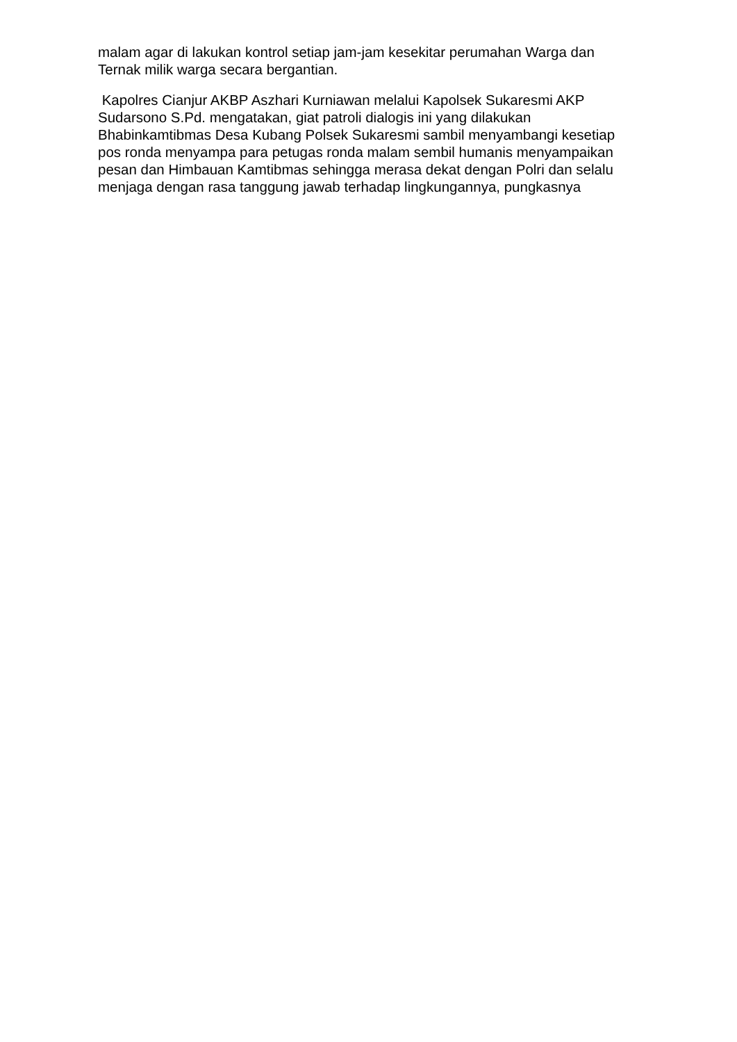malam agar di lakukan kontrol setiap jam-jam kesekitar perumahan Warga dan Ternak milik warga secara bergantian.
Kapolres Cianjur AKBP Aszhari Kurniawan melalui Kapolsek Sukaresmi AKP Sudarsono S.Pd. mengatakan, giat patroli dialogis ini yang dilakukan Bhabinkamtibmas Desa Kubang Polsek Sukaresmi sambil menyambangi kesetiap pos ronda menyampa para petugas ronda malam sembil humanis menyampaikan pesan dan Himbauan Kamtibmas sehingga merasa dekat dengan Polri dan selalu menjaga dengan rasa tanggung jawab terhadap lingkungannya, pungkasnya